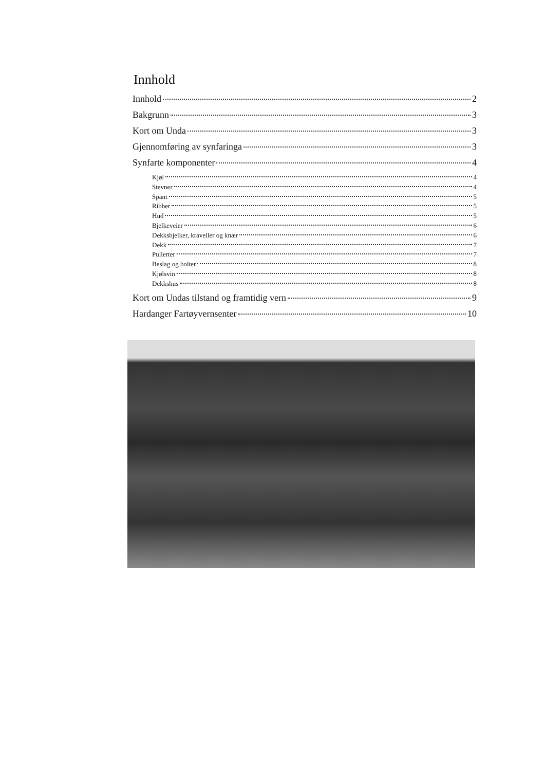Innhold
Innhold 2
Bakgrunn 3
Kort om Unda 3
Gjennomføring av synfaringa 3
Synfarte komponenter 4
Kjøl 4
Stevner 4
Spant 5
Ribber 5
Hud 5
Bjelkeveier 6
Dekksbjelker, kraveller og knær 6
Dekk 7
Pullerter 7
Beslag og bolter 8
Kjølsvin 8
Dekkshus 8
Kort om Undas tilstand og framtidig vern 9
Hardanger Fartøyvernsenter 10